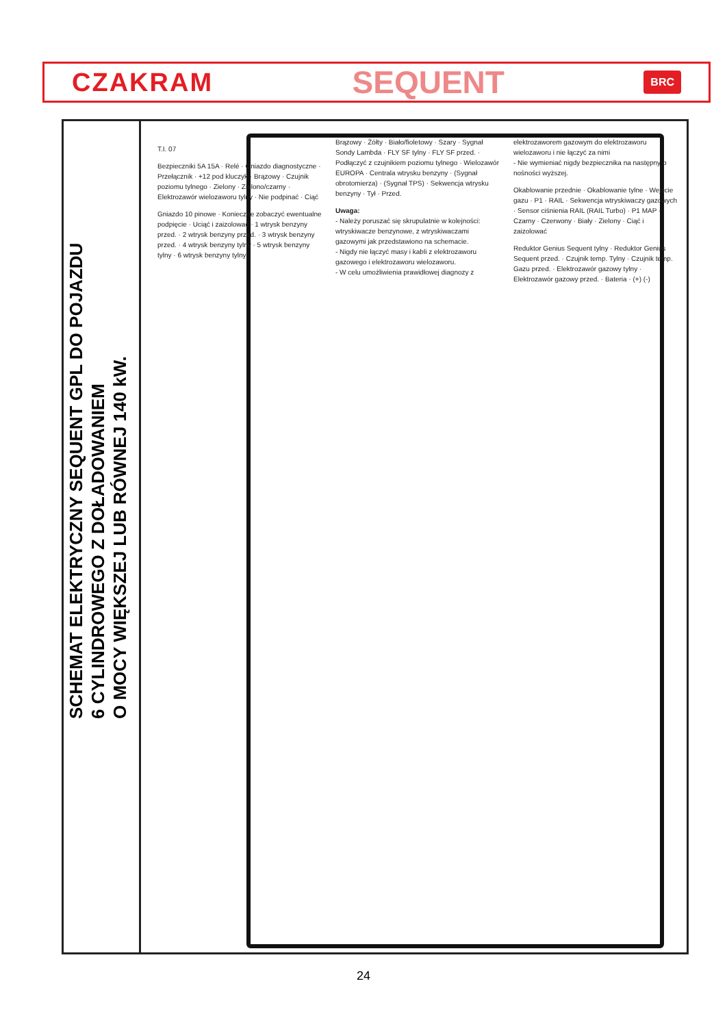CZAKRAM SEQUENT BRC
SCHEMAT ELEKTRYCZNY SEQUENT GPL DO POJAZDU
6 CYLINDROWEGO Z DOŁADOWANIEM
O MOCY WIĘKSZEJ LUB RÓWNEJ 140 kW.
T.I. 07
Bezpieczniki 5A 15A · Relé · Gniazdo diagnostyczne · Przełącznik · +12 pod kluczyk · Brązowy · Czujnik poziomu tylnego · Zielony · Zielono/czarny · Elektrozawór wielozaworu tylny · Nie podpinać · Ciąć
Gniazdo 10 pinowe · Konieczne zobaczyć ewentualne podpięcie · Uciąć i zaizolować · 1 wtrysk benzyny przed. · 2 wtrysk benzyny przed. · 3 wtrysk benzyny przed. · 4 wtrysk benzyny tylny · 5 wtrysk benzyny tylny · 6 wtrysk benzyny tylny
Brązowy · Żółty · Biało/fioletowy · Szary · Sygnał Sondy Lambda · FLY SF tylny · FLY SF przed. · Podłączyć z czujnikiem poziomu tylnego · Wielozawór EUROPA · Centrala wtrysku benzyny · (Sygnał obrotomierza) · (Sygnał TPS) · Sekwencja wtrysku benzyny · Tył · Przed.
Uwaga:
- Należy poruszać się skrupulatnie w kolejności: wtryskiwacze benzynowe, z wtryskiwaczami gazowymi jak przedstawiono na schemacie.
- Nigdy nie łączyć masy i kabli z elektrozaworu gazowego i elektrozaworu wielozaworu.
- W celu umożliwienia prawidłowej diagnozy z elektrozaworem gazowym do elektrozaworu wielozaworu i nie łączyć za nimi
- Nie wymieniać nigdy bezpiecznika na następny o nośności wyższej.
Okablowanie przednie · Okablowanie tylne · Wejście gazu · P1 · RAIL · Sekwencja wtryskiwaczy gazowych · Sensor ciśnienia RAIL (RAIL Turbo) · P1 MAP · Czarny · Czerwony · Biały · Zielony · Ciąć i zaizolować
Reduktor Genius Sequent tylny · Reduktor Genius Sequent przed. · Czujnik temp. Tylny · Czujnik temp. Gazu przed. · Elektrozawór gazowy tylny · Elektrozawór gazowy przed. · Bateria · (+) (-)
24